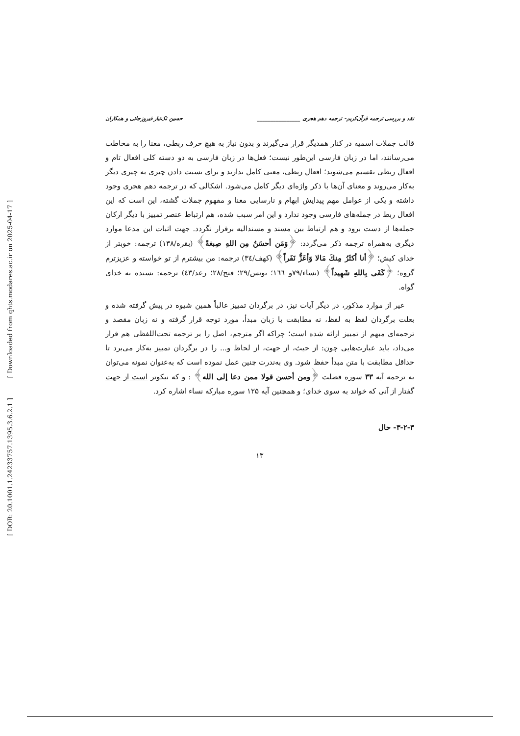[ Downloaded from qhts.modares.ac.ir on 2025-04-17 ]
[ DOR: 20.1001.1.24233757.1395.3.6.2.1 ]
نقد و بررسی ترجمه قرآن‌کریم- ترجمه دهم هجری ________________ حسین تک‌تبار فیروزجائی و همکاران
قالب جملات اسمیه در کنار همدیگر قرار می‌گیرند و بدون نیاز به هیچ حرف ربطی، معنا را به مخاطب می‌رسانند، اما در زبان فارسی این‌طور نیست؛ فعل‌ها در زبان فارسی به دو دسته کلی افعال تام و افعال ربطی تقسیم می‌شوند؛ افعال ربطی، معنی کامل ندارند و برای نسبت دادن چیزی به چیزی دیگر به‌کار می‌روند و معنای آن‌ها با ذکر واژه‌ای دیگر کامل می‌شود. اشکالی که در ترجمه دهم هجری وجود داشته و یکی از عوامل مهم پیدایش ابهام و نارسایی معنا و مفهوم جملات گشته، این است که این افعال ربط در جمله‌های فارسی وجود ندارد و این امر سبب شده، هم ارتباط عنصر تمییز با دیگر ارکان جمله‌ها از دست برود و هم ارتباط بین مسند و مسندالیه برقرار نگردد. جهت اثبات این مدعا موارد دیگری به‌همراه ترجمه ذکر می‌گردد: ﴿وَمَن أحسَنُ مِن اللهِ صِبغةً﴾ (بقره/۱۳۸) ترجمه: خوبتر از خدای کیش؛ ﴿أنا أكثَرُ مِنكَ مَالا وَأعَزُّ نَفَراً﴾ (کهف/۳٤) ترجمه: من بیشترم از تو خواسته و عزیزترم گروه؛ ﴿كَفَى بِاللهِ شَهِيداً﴾ (نساء/۷۹و ۱٦٦؛ یونس/۲۹؛ فتح/۲۸؛ رعد/٤۳) ترجمه: بسنده به خدای گواه.
غیر از موارد مذکور، در دیگر آیات نیز، در برگردان تمییز غالباً همین شیوه در پیش گرفته شده و بعلت برگردان لفظ به لفظ، نه مطابقت با زبان مبدأ، مورد توجه قرار گرفته و نه زبان مقصد و ترجمه‌ای مبهم از تمییز ارائه شده است؛ چراکه اگر مترجم، اصل را بر ترجمه تحت‌اللفظی هم قرار می‌داد، باید عبارت‌هایی چون: از حیث، از جهت، از لحاظ و... را در برگردان تمییز به‌کار می‌برد تا حداقل مطابقت با متن مبدأ حفظ شود. وی به‌ندرت چنین عمل نموده است که به‌عنوان نمونه می‌توان به ترجمه آیه ۳۳ سوره فصلت ﴿ومن أحسن قولا ممن دعا إلى الله﴾ : و که نیکوتر است از جهت گفتار از آنی که خواند به سوی خدای؛ و همچنین آیه ۱۲۵ سوره مبارکه نساء اشاره کرد.
۳-۲-۳- حال
۱۳